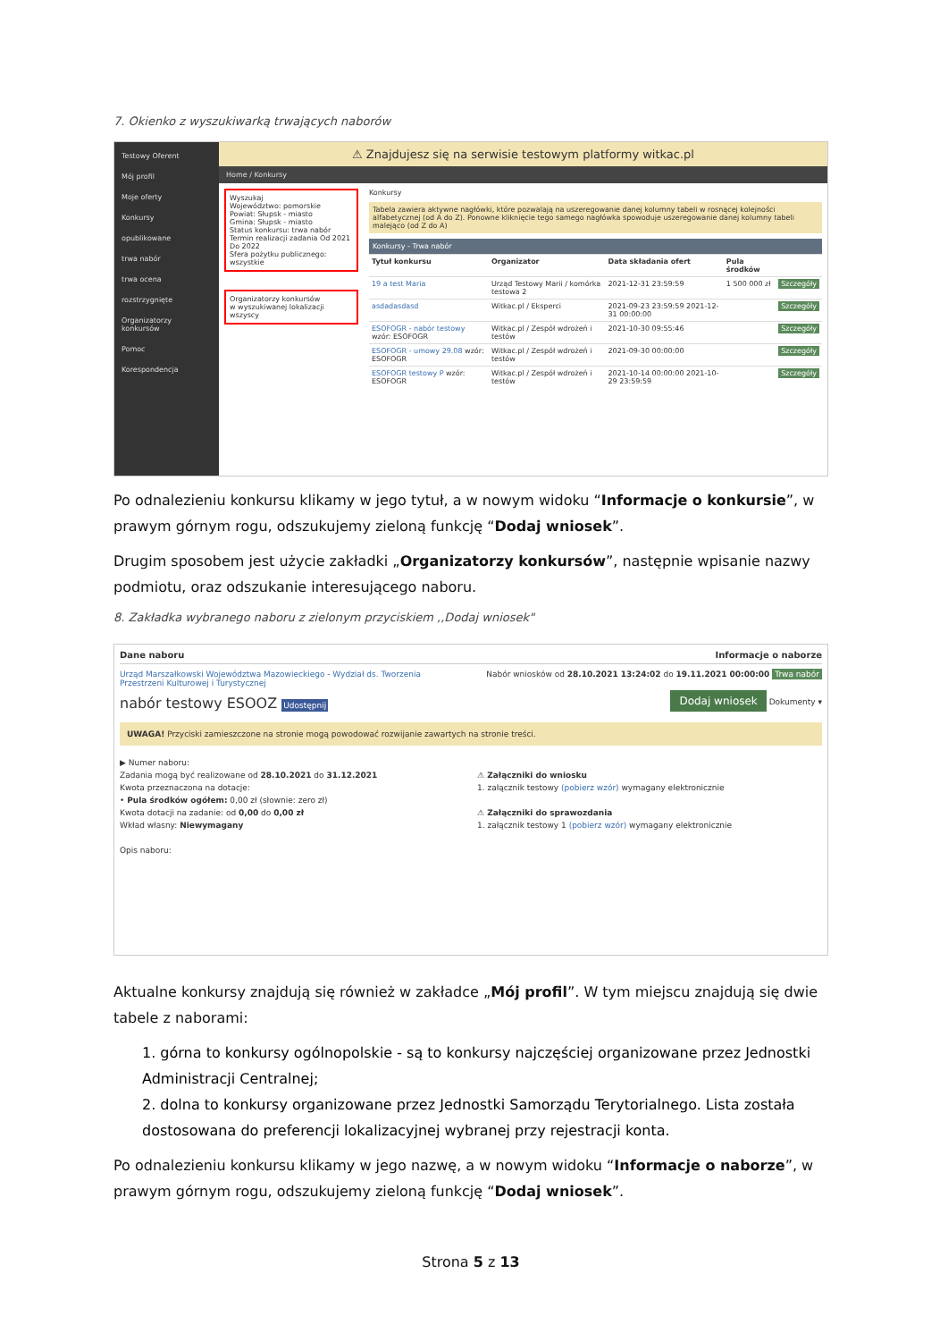7. Okienko z wyszukiwarką trwających naborów
Testowy Oferent
Mój profil
Moje oferty
Konkursy
opublikowane
trwa nabór
trwa ocena
rozstrzygnięte
Organizatorzy konkursów
Pomoc
Korespondencja
⚠ Znajdujesz się na serwisie testowym platformy witkac.pl
Home / Konkursy
Wyszukaj
Województwo: pomorskie
Powiat: Słupsk - miasto
Gmina: Słupsk - miasto
Status konkursu: trwa nabór
Termin realizacji zadania Od 2021 Do 2022
Sfera pożytku publicznego: wszystkie
Organizatorzy konkursów
w wyszukiwanej lokalizacji
wszyscy
Konkursy
Tabela zawiera aktywne nagłówki, które pozwalają na uszeregowanie danej kolumny tabeli w rosnącej kolejności alfabetycznej (od A do Z). Ponowne kliknięcie tego samego nagłówka spowoduje uszeregowanie danej kolumny tabeli malejąco (od Z do A)
Konkursy - Trwa nabór
| Tytuł konkursu | Organizator | Data składania ofert | Pula środków | |
| --- | --- | --- | --- | --- |
| 19 a test Maria | Urząd Testowy Marii / komórka testowa 2 | 2021-12-31 23:59:59 | 1 500 000 zł | Szczegóły |
| asdadasdasd | Witkac.pl / Eksperci | 2021-09-23 23:59:59 2021-12-31 00:00:00 | | Szczegóły |
| ESOFOGR - nabór testowy wzór: ESOFOGR | Witkac.pl / Zespół wdrożeń i testów | 2021-10-30 09:55:46 | | Szczegóły |
| ESOFOGR - umowy 29.08 wzór: ESOFOGR | Witkac.pl / Zespół wdrożeń i testów | 2021-09-30 00:00:00 | | Szczegóły |
| ESOFOGR testowy P wzór: ESOFOGR | Witkac.pl / Zespół wdrożeń i testów | 2021-10-14 00:00:00 2021-10-29 23:59:59 | | Szczegóły |
Po odnalezieniu konkursu klikamy w jego tytuł, a w nowym widoku “Informacje o konkursie”, w prawym górnym rogu, odszukujemy zieloną funkcję “Dodaj wniosek”.
Drugim sposobem jest użycie zakładki „Organizatorzy konkursów”, następnie wpisanie nazwy podmiotu, oraz odszukanie interesującego naboru.
8. Zakładka wybranego naboru z zielonym przyciskiem ,,Dodaj wniosek"
Dane naboru Informacje o naborze
Urząd Marszałkowski Województwa Mazowieckiego - Wydział ds. Tworzenia Przestrzeni Kulturowej i Turystycznej Nabór wniosków od 28.10.2021 13:24:02 do 19.11.2021 00:00:00 Trwa nabór
nabór testowy ESOOZ Udostępnij Dodaj wniosek Dokumenty ▾
UWAGA! Przyciski zamieszczone na stronie mogą powodować rozwijanie zawartych na stronie treści.
▶ Numer naboru:
Zadania mogą być realizowane od 28.10.2021 do 31.12.2021
Kwota przeznaczona na dotacje:
• Pula środków ogółem: 0,00 zł (słownie: zero zł)
Kwota dotacji na zadanie: od 0,00 do 0,00 zł
Wkład własny: Niewymagany
Opis naboru:
⚠ Załączniki do wniosku
1. załącznik testowy (pobierz wzór) wymagany elektronicznie
⚠ Załączniki do sprawozdania
1. załącznik testowy 1 (pobierz wzór) wymagany elektronicznie
Aktualne konkursy znajdują się również w zakładce „Mój profil”. W tym miejscu znajdują się dwie tabele z naborami:
1. górna to konkursy ogólnopolskie - są to konkursy najczęściej organizowane przez Jednostki Administracji Centralnej;
2. dolna to konkursy organizowane przez Jednostki Samorządu Terytorialnego. Lista została dostosowana do preferencji lokalizacyjnej wybranej przy rejestracji konta.
Po odnalezieniu konkursu klikamy w jego nazwę, a w nowym widoku “Informacje o naborze”, w prawym górnym rogu, odszukujemy zieloną funkcję “Dodaj wniosek”.
Strona 5 z 13